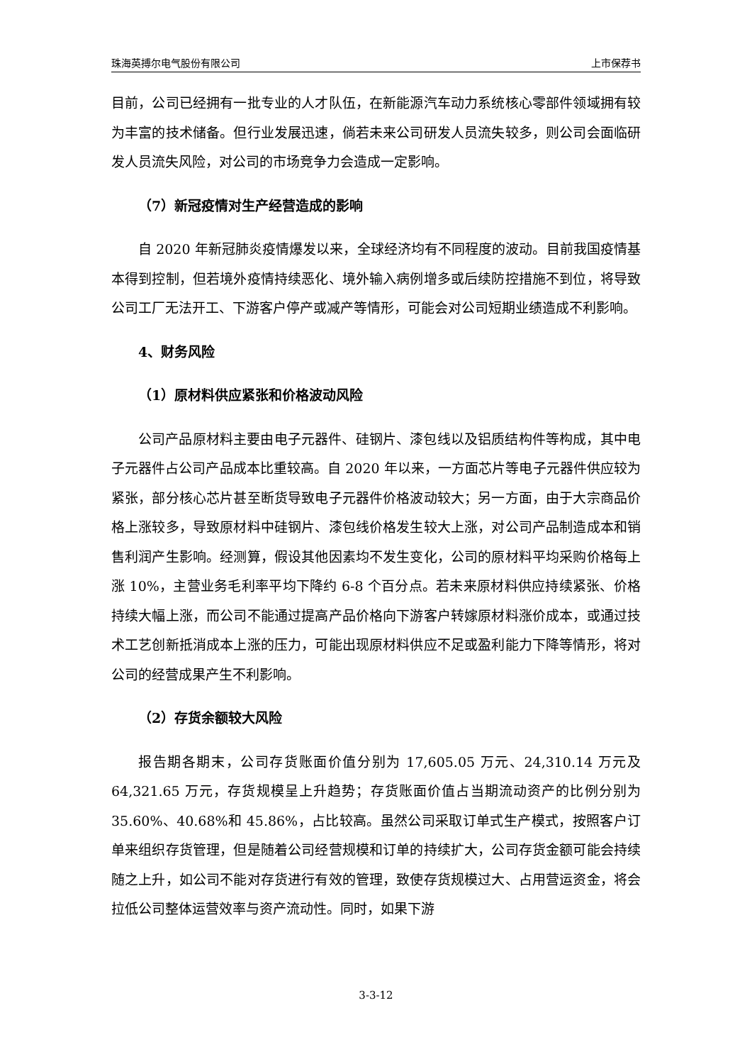珠海英搏尔电气股份有限公司 上市保荐书
目前，公司已经拥有一批专业的人才队伍，在新能源汽车动力系统核心零部件领域拥有较为丰富的技术储备。但行业发展迅速，倘若未来公司研发人员流失较多，则公司会面临研发人员流失风险，对公司的市场竞争力会造成一定影响。
（7）新冠疫情对生产经营造成的影响
自 2020 年新冠肺炎疫情爆发以来，全球经济均有不同程度的波动。目前我国疫情基本得到控制，但若境外疫情持续恶化、境外输入病例增多或后续防控措施不到位，将导致公司工厂无法开工、下游客户停产或减产等情形，可能会对公司短期业绩造成不利影响。
4、财务风险
（1）原材料供应紧张和价格波动风险
公司产品原材料主要由电子元器件、硅钢片、漆包线以及铝质结构件等构成，其中电子元器件占公司产品成本比重较高。自 2020 年以来，一方面芯片等电子元器件供应较为紧张，部分核心芯片甚至断货导致电子元器件价格波动较大；另一方面，由于大宗商品价格上涨较多，导致原材料中硅钢片、漆包线价格发生较大上涨，对公司产品制造成本和销售利润产生影响。经测算，假设其他因素均不发生变化，公司的原材料平均采购价格每上涨 10%，主营业务毛利率平均下降约 6-8 个百分点。若未来原材料供应持续紧张、价格持续大幅上涨，而公司不能通过提高产品价格向下游客户转嫁原材料涨价成本，或通过技术工艺创新抵消成本上涨的压力，可能出现原材料供应不足或盈利能力下降等情形，将对公司的经营成果产生不利影响。
（2）存货余额较大风险
报告期各期末，公司存货账面价值分别为 17,605.05 万元、24,310.14 万元及 64,321.65 万元，存货规模呈上升趋势；存货账面价值占当期流动资产的比例分别为 35.60%、40.68%和 45.86%，占比较高。虽然公司采取订单式生产模式，按照客户订单来组织存货管理，但是随着公司经营规模和订单的持续扩大，公司存货金额可能会持续随之上升，如公司不能对存货进行有效的管理，致使存货规模过大、占用营运资金，将会拉低公司整体运营效率与资产流动性。同时，如果下游
3-3-12